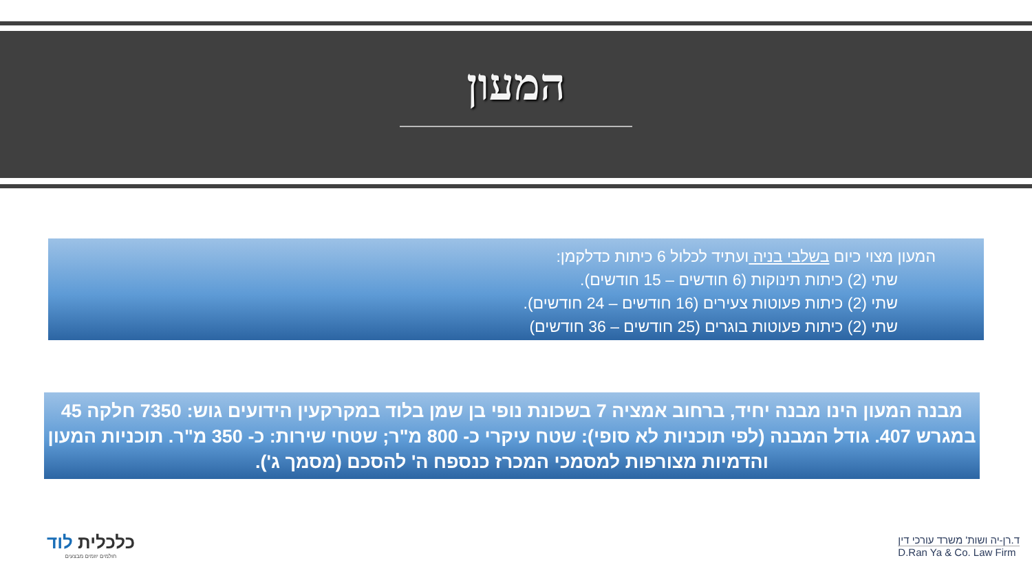המעון
המעון מצוי כיום בשלבי בניה ועתיד לכלול 6 כיתות כדלקמן:
שתי (2) כיתות תינוקות (6 חודשים – 15 חודשים).
שתי (2) כיתות פעוטות צעירים (16 חודשים – 24 חודשים).
שתי (2) כיתות פעוטות בוגרים (25 חודשים – 36 חודשים)
מבנה המעון הינו מבנה יחיד, ברחוב אמציה 7 בשכונת נופי בן שמן בלוד במקרקעין הידועים גוש: 7350 חלקה 45 במגרש 407. גודל המבנה (לפי תוכניות לא סופי): שטח עיקרי כ- 800 מ"ר; שטחי שירות: כ- 350 מ"ר. תוכניות המעון והדמיות מצורפות למסמכי המכרז כנספח ה' להסכם (מסמך ג').
כלכלית לוד
חולמים יוזמים מבצעים
ד.רן-יה ושות' משרד עורכי דין
D.Ran Ya & Co. Law Firm